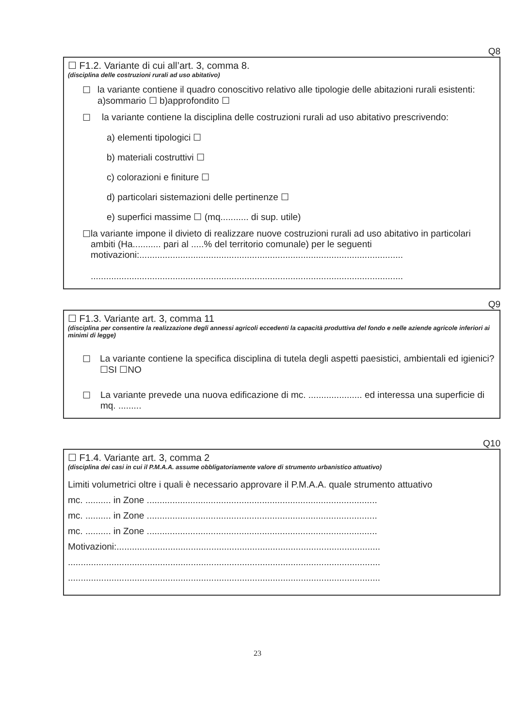Q8
☐ F1.2. Variante di cui all’art. 3, comma 8.
(disciplina delle costruzioni rurali ad uso abitativo)
☐ la variante contiene il quadro conoscitivo relativo alle tipologie delle abitazioni rurali esistenti: a)sommario ☐ b)approfondito ☐
☐ la variante contiene la disciplina delle costruzioni rurali ad uso abitativo prescrivendo:
a) elementi tipologici ☐
b) materiali costruttivi ☐
c) colorazioni e finiture ☐
d) particolari sistemazioni delle pertinenze ☐
e) superfici massime ☐ (mq........... di sup. utile)
☐ la variante impone il divieto di realizzare nuove costruzioni rurali ad uso abitativo in particolari ambiti (Ha........... pari al .....% del territorio comunale) per le seguenti motivazioni:.......................................................................................................
..........................................................................................................................
Q9
☐ F1.3. Variante art. 3, comma 11
(disciplina per consentire la realizzazione degli annessi agricoli eccedenti la capacità produttiva del fondo e nelle aziende agricole inferiori ai minimi di legge)
☐ La variante contiene la specifica disciplina di tutela degli aspetti paesistici, ambientali ed igienici? ☐SI ☐NO
☐ La variante prevede una nuova edificazione di mc. ..................... ed interessa una superficie di mq. .........
Q10
☐ F1.4. Variante art. 3, comma 2
(disciplina dei casi in cui il P.M.A.A. assume obbligatoriamente valore di strumento urbanistico attuativo)
Limiti volumetrici oltre i quali è necessario approvare il P.M.A.A. quale strumento attuativo
mc. .......... in Zone ..........................................................................................
mc. .......... in Zone ..........................................................................................
mc. .......... in Zone ..........................................................................................
Motivazioni:.......................................................................................................
..........................................................................................................................
..........................................................................................................................
23